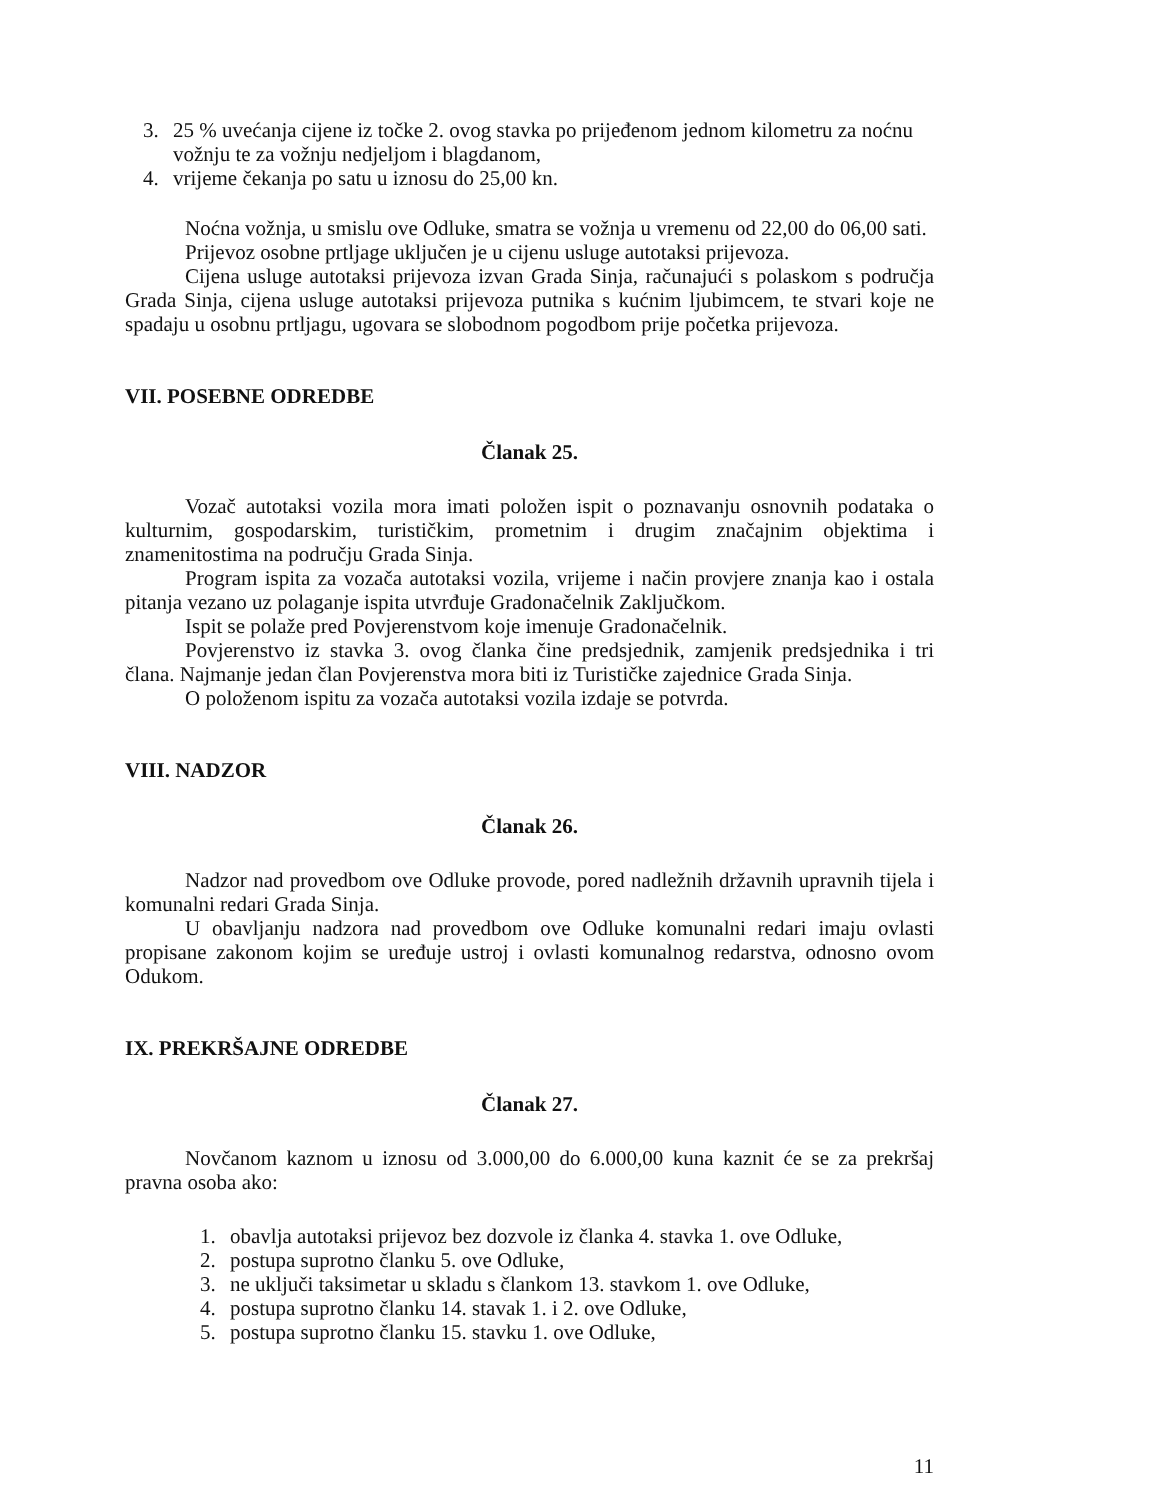3. 25 % uvećanja cijene iz točke 2. ovog stavka po prijeđenom jednom kilometru za noćnu vožnju te za vožnju nedjeljom i blagdanom,
4. vrijeme čekanja po satu u iznosu do 25,00 kn.
Noćna vožnja, u smislu ove Odluke, smatra se vožnja u vremenu od 22,00 do 06,00 sati.
Prijevoz osobne prtljage uključen je u cijenu usluge autotaksi prijevoza.
Cijena usluge autotaksi prijevoza izvan Grada Sinja, računajući s polaskom s područja Grada Sinja, cijena usluge autotaksi prijevoza putnika s kućnim ljubimcem, te stvari koje ne spadaju u osobnu prtljagu, ugovara se slobodnom pogodbom prije početka prijevoza.
VII. POSEBNE ODREDBE
Članak 25.
Vozač autotaksi vozila mora imati položen ispit o poznavanju osnovnih podataka o kulturnim, gospodarskim, turističkim, prometnim i drugim značajnim objektima i znamenitostima na području Grada Sinja.
Program ispita za vozača autotaksi vozila, vrijeme i način provjere znanja kao i ostala pitanja vezano uz polaganje ispita utvrđuje Gradonačelnik Zaključkom.
Ispit se polaže pred Povjerenstvom koje imenuje Gradonačelnik.
Povjerenstvo iz stavka 3. ovog članka čine predsjednik, zamjenik predsjednika i tri člana. Najmanje jedan član Povjerenstva mora biti iz Turističke zajednice Grada Sinja.
O položenom ispitu za vozača autotaksi vozila izdaje se potvrda.
VIII. NADZOR
Članak 26.
Nadzor nad provedbom ove Odluke provode, pored nadležnih državnih upravnih tijela i komunalni redari Grada Sinja.
U obavljanju nadzora nad provedbom ove Odluke komunalni redari imaju ovlasti propisane zakonom kojim se uređuje ustroj i ovlasti komunalnog redarstva, odnosno ovom Odukom.
IX. PREKRŠAJNE ODREDBE
Članak 27.
Novčanom kaznom u iznosu od 3.000,00 do 6.000,00 kuna kaznit će se za prekršaj pravna osoba ako:
1. obavlja autotaksi prijevoz bez dozvole iz članka 4. stavka 1. ove Odluke,
2. postupa suprotno članku 5. ove Odluke,
3. ne uključi taksimetar u skladu s člankom 13. stavkom 1. ove Odluke,
4. postupa suprotno članku 14. stavak 1. i 2. ove Odluke,
5. postupa suprotno članku 15. stavku 1. ove Odluke,
11